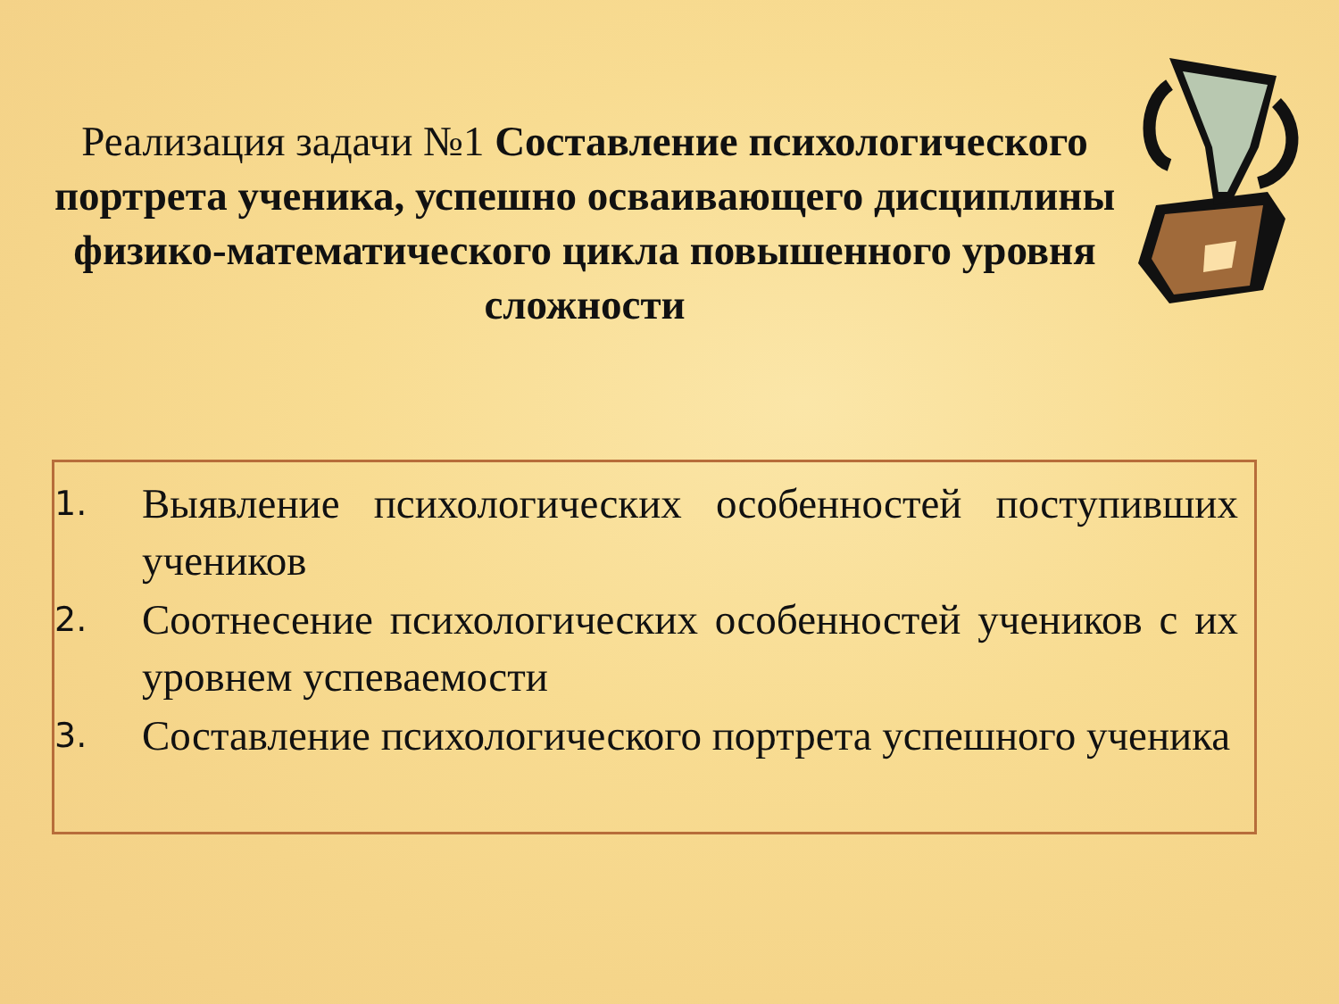Реализация задачи №1 Составление психологического портрета ученика, успешно осваивающего дисциплины физико-математического цикла повышенного уровня сложности
1. Выявление психологических особенностей поступивших учеников
2. Соотнесение психологических особенностей учеников с их уровнем успеваемости
3. Составление психологического портрета успешного ученика